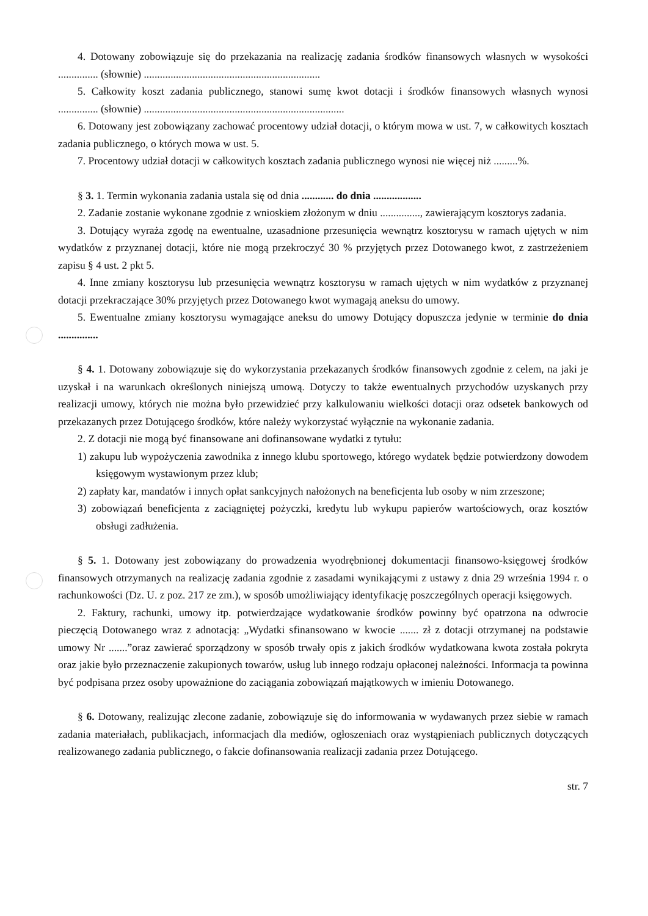4. Dotowany zobowiązuje się do przekazania na realizację zadania środków finansowych własnych w wysokości ............... (słownie) ..................................................................
5. Całkowity koszt zadania publicznego, stanowi sumę kwot dotacji i środków finansowych własnych wynosi ............... (słownie) ...........................................................................
6. Dotowany jest zobowiązany zachować procentowy udział dotacji, o którym mowa w ust. 7, w całkowitych kosztach zadania publicznego, o których mowa w ust. 5.
7. Procentowy udział dotacji w całkowitych kosztach zadania publicznego wynosi nie więcej niż .........%.
§ 3. 1. Termin wykonania zadania ustala się od dnia ............ do dnia ..................
2. Zadanie zostanie wykonane zgodnie z wnioskiem złożonym w dniu ..............., zawierającym kosztorys zadania.
3. Dotujący wyraża zgodę na ewentualne, uzasadnione przesunięcia wewnątrz kosztorysu w ramach ujętych w nim wydatków z przyznanej dotacji, które nie mogą przekroczyć 30 % przyjętych przez Dotowanego kwot, z zastrzeżeniem zapisu § 4 ust. 2 pkt 5.
4. Inne zmiany kosztorysu lub przesunięcia wewnątrz kosztorysu w ramach ujętych w nim wydatków z przyznanej dotacji przekraczające 30% przyjętych przez Dotowanego kwot wymagają aneksu do umowy.
5. Ewentualne zmiany kosztorysu wymagające aneksu do umowy Dotujący dopuszcza jedynie w terminie do dnia ...............
§ 4. 1. Dotowany zobowiązuje się do wykorzystania przekazanych środków finansowych zgodnie z celem, na jaki je uzyskał i na warunkach określonych niniejszą umową. Dotyczy to także ewentualnych przychodów uzyskanych przy realizacji umowy, których nie można było przewidzieć przy kalkulowaniu wielkości dotacji oraz odsetek bankowych od przekazanych przez Dotującego środków, które należy wykorzystać wyłącznie na wykonanie zadania.
2. Z dotacji nie mogą być finansowane ani dofinansowane wydatki z tytułu:
1) zakupu lub wypożyczenia zawodnika z innego klubu sportowego, którego wydatek będzie potwierdzony dowodem księgowym wystawionym przez klub;
2) zapłaty kar, mandatów i innych opłat sankcyjnych nałożonych na beneficjenta lub osoby w nim zrzeszone;
3) zobowiązań beneficjenta z zaciągniętej pożyczki, kredytu lub wykupu papierów wartościowych, oraz kosztów obsługi zadłużenia.
§ 5. 1. Dotowany jest zobowiązany do prowadzenia wyodrębnionej dokumentacji finansowo-księgowej środków finansowych otrzymanych na realizację zadania zgodnie z zasadami wynikającymi z ustawy z dnia 29 września 1994 r. o rachunkowości (Dz. U. z poz. 217 ze zm.), w sposób umożliwiający identyfikację poszczególnych operacji księgowych.
2. Faktury, rachunki, umowy itp. potwierdzające wydatkowanie środków powinny być opatrzona na odwrocie pieczęcią Dotowanego wraz z adnotacją: „Wydatki sfinansowano w kwocie ....... zł z dotacji otrzymanej na podstawie umowy Nr .......”oraz zawierać sporządzony w sposób trwały opis z jakich środków wydatkowana kwota została pokryta oraz jakie było przeznaczenie zakupionych towarów, usług lub innego rodzaju opłaconej należności. Informacja ta powinna być podpisana przez osoby upoważnione do zaciągania zobowiązań majątkowych w imieniu Dotowanego.
§ 6. Dotowany, realizując zlecone zadanie, zobowiązuje się do informowania w wydawanych przez siebie w ramach zadania materiałach, publikacjach, informacjach dla mediów, ogłoszeniach oraz wystąpieniach publicznych dotyczących realizowanego zadania publicznego, o fakcie dofinansowania realizacji zadania przez Dotującego.
str. 7